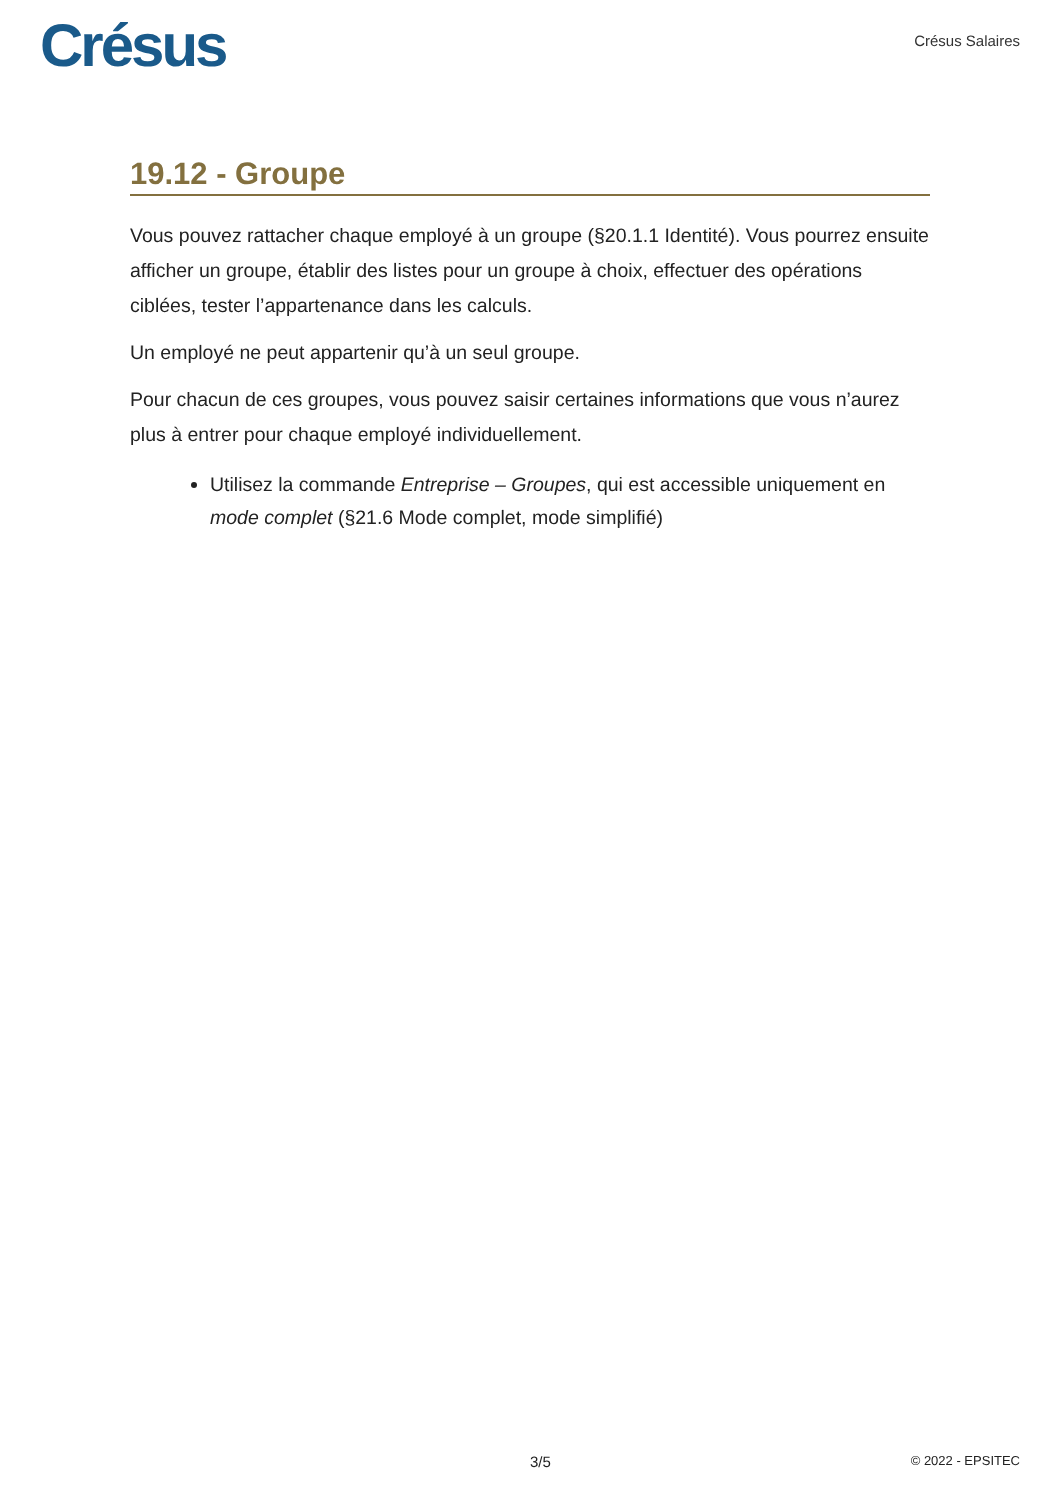Crésus
Crésus Salaires
19.12 - Groupe
Vous pouvez rattacher chaque employé à un groupe (§20.1.1 Identité). Vous pourrez ensuite afficher un groupe, établir des listes pour un groupe à choix, effectuer des opérations ciblées, tester l’appartenance dans les calculs.
Un employé ne peut appartenir qu’à un seul groupe.
Pour chacun de ces groupes, vous pouvez saisir certaines informations que vous n’aurez plus à entrer pour chaque employé individuellement.
Utilisez la commande Entreprise – Groupes, qui est accessible uniquement en mode complet (§21.6 Mode complet, mode simplifié)
3/5 © 2022 - EPSITEC